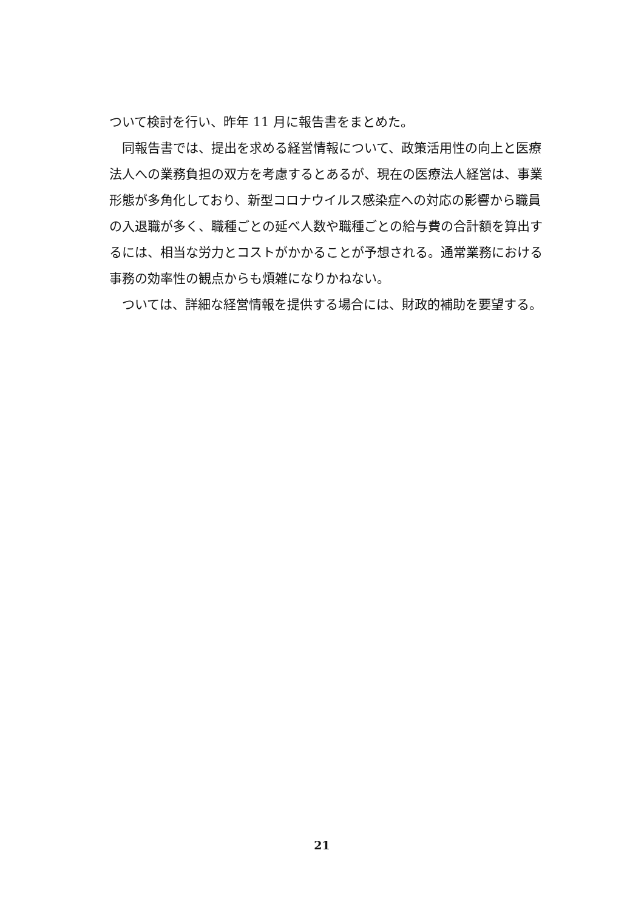ついて検討を行い、昨年 11 月に報告書をまとめた。
同報告書では、提出を求める経営情報について、政策活用性の向上と医療法人への業務負担の双方を考慮するとあるが、現在の医療法人経営は、事業形態が多角化しており、新型コロナウイルス感染症への対応の影響から職員の入退職が多く、職種ごとの延べ人数や職種ごとの給与費の合計額を算出するには、相当な労力とコストがかかることが予想される。通常業務における事務の効率性の観点からも煩雑になりかねない。
ついては、詳細な経営情報を提供する場合には、財政的補助を要望する。
21